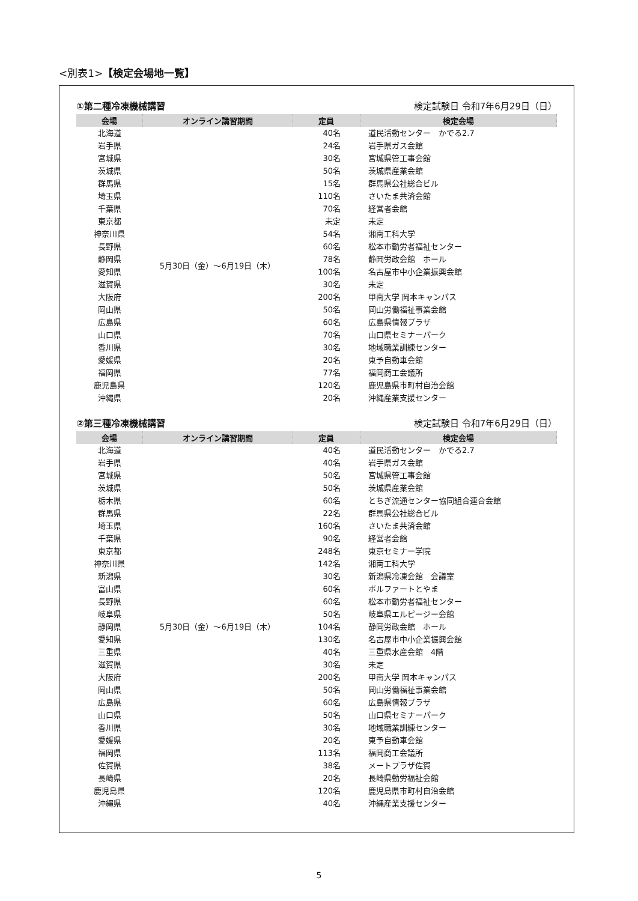<別表1>【検定会場地一覧】
①第二種冷凍機械講習 検定試験日 令和7年6月29日（日）
| 会場 | オンライン講習期間 | 定員 | 検定会場 |
| --- | --- | --- | --- |
| 北海道 | 5月30日（金）～6月19日（木） | 40名 | 道民活動センター かでる2.7 |
| 岩手県 | | 24名 | 岩手県ガス会館 |
| 宮城県 | | 30名 | 宮城県管工事会館 |
| 茨城県 | | 50名 | 茨城県産業会館 |
| 群馬県 | | 15名 | 群馬県公社総合ビル |
| 埼玉県 | | 110名 | さいたま共済会館 |
| 千葉県 | | 70名 | 経営者会館 |
| 東京都 | | 未定 | 未定 |
| 神奈川県 | | 54名 | 湘南工科大学 |
| 長野県 | | 60名 | 松本市勤労者福祉センター |
| 静岡県 | | 78名 | 静岡労政会館 ホール |
| 愛知県 | | 100名 | 名古屋市中小企業振興会館 |
| 滋賀県 | | 30名 | 未定 |
| 大阪府 | | 200名 | 甲南大学 岡本キャンパス |
| 岡山県 | | 50名 | 岡山労働福祉事業会館 |
| 広島県 | | 60名 | 広島県情報プラザ |
| 山口県 | | 70名 | 山口県セミナーパーク |
| 香川県 | | 30名 | 地域職業訓練センター |
| 愛媛県 | | 20名 | 東予自動車会館 |
| 福岡県 | | 77名 | 福岡商工会議所 |
| 鹿児島県 | | 120名 | 鹿児島県市町村自治会館 |
| 沖縄県 | | 20名 | 沖縄産業支援センター |
②第三種冷凍機械講習 検定試験日 令和7年6月29日（日）
| 会場 | オンライン講習期間 | 定員 | 検定会場 |
| --- | --- | --- | --- |
| 北海道 | 5月30日（金）～6月19日（木） | 40名 | 道民活動センター かでる2.7 |
| 岩手県 | | 40名 | 岩手県ガス会館 |
| 宮城県 | | 50名 | 宮城県管工事会館 |
| 茨城県 | | 50名 | 茨城県産業会館 |
| 栃木県 | | 60名 | とちぎ流通センター協同組合連合会館 |
| 群馬県 | | 22名 | 群馬県公社総合ビル |
| 埼玉県 | | 160名 | さいたま共済会館 |
| 千葉県 | | 90名 | 経営者会館 |
| 東京都 | | 248名 | 東京セミナー学院 |
| 神奈川県 | | 142名 | 湘南工科大学 |
| 新潟県 | | 30名 | 新潟県冷凍会館 会議室 |
| 富山県 | | 60名 | ボルファートとやま |
| 長野県 | | 60名 | 松本市勤労者福祉センター |
| 岐阜県 | | 50名 | 岐阜県エルピージー会館 |
| 静岡県 | | 104名 | 静岡労政会館 ホール |
| 愛知県 | | 130名 | 名古屋市中小企業振興会館 |
| 三重県 | | 40名 | 三重県水産会館 4階 |
| 滋賀県 | | 30名 | 未定 |
| 大阪府 | | 200名 | 甲南大学 岡本キャンパス |
| 岡山県 | | 50名 | 岡山労働福祉事業会館 |
| 広島県 | | 60名 | 広島県情報プラザ |
| 山口県 | | 50名 | 山口県セミナーパーク |
| 香川県 | | 30名 | 地域職業訓練センター |
| 愛媛県 | | 20名 | 東予自動車会館 |
| 福岡県 | | 113名 | 福岡商工会議所 |
| 佐賀県 | | 38名 | メートプラザ佐賀 |
| 長崎県 | | 20名 | 長崎県勤労福祉会館 |
| 鹿児島県 | | 120名 | 鹿児島県市町村自治会館 |
| 沖縄県 | | 40名 | 沖縄産業支援センター |
5